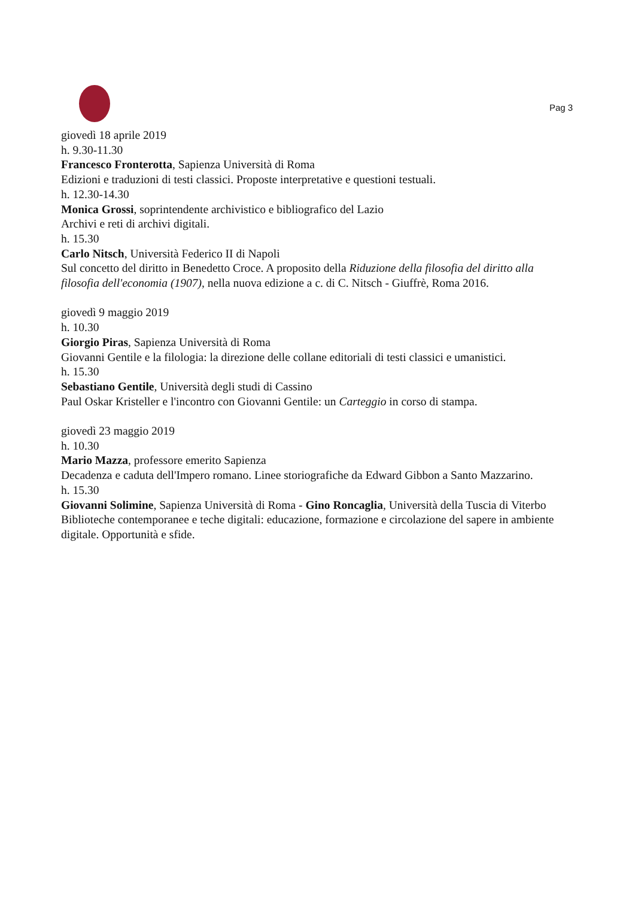Pag 3
giovedì 18 aprile 2019
h. 9.30-11.30
Francesco Fronterotta, Sapienza Università di Roma
Edizioni e traduzioni di testi classici. Proposte interpretative e questioni testuali.
h. 12.30-14.30
Monica Grossi, soprintendente archivistico e bibliografico del Lazio
Archivi e reti di archivi digitali.
h. 15.30
Carlo Nitsch, Università Federico II di Napoli
Sul concetto del diritto in Benedetto Croce. A proposito della Riduzione della filosofia del diritto alla filosofia dell'economia (1907), nella nuova edizione a c. di C. Nitsch - Giuffrè, Roma 2016.
giovedì 9 maggio 2019
h. 10.30
Giorgio Piras, Sapienza Università di Roma
Giovanni Gentile e la filologia: la direzione delle collane editoriali di testi classici e umanistici.
h. 15.30
Sebastiano Gentile, Università degli studi di Cassino
Paul Oskar Kristeller e l'incontro con Giovanni Gentile: un Carteggio in corso di stampa.
giovedì 23 maggio 2019
h. 10.30
Mario Mazza, professore emerito Sapienza
Decadenza e caduta dell'Impero romano. Linee storiografiche da Edward Gibbon a Santo Mazzarino.
h. 15.30
Giovanni Solimine, Sapienza Università di Roma - Gino Roncaglia, Università della Tuscia di Viterbo
Biblioteche contemporanee e teche digitali: educazione, formazione e circolazione del sapere in ambiente digitale. Opportunità e sfide.